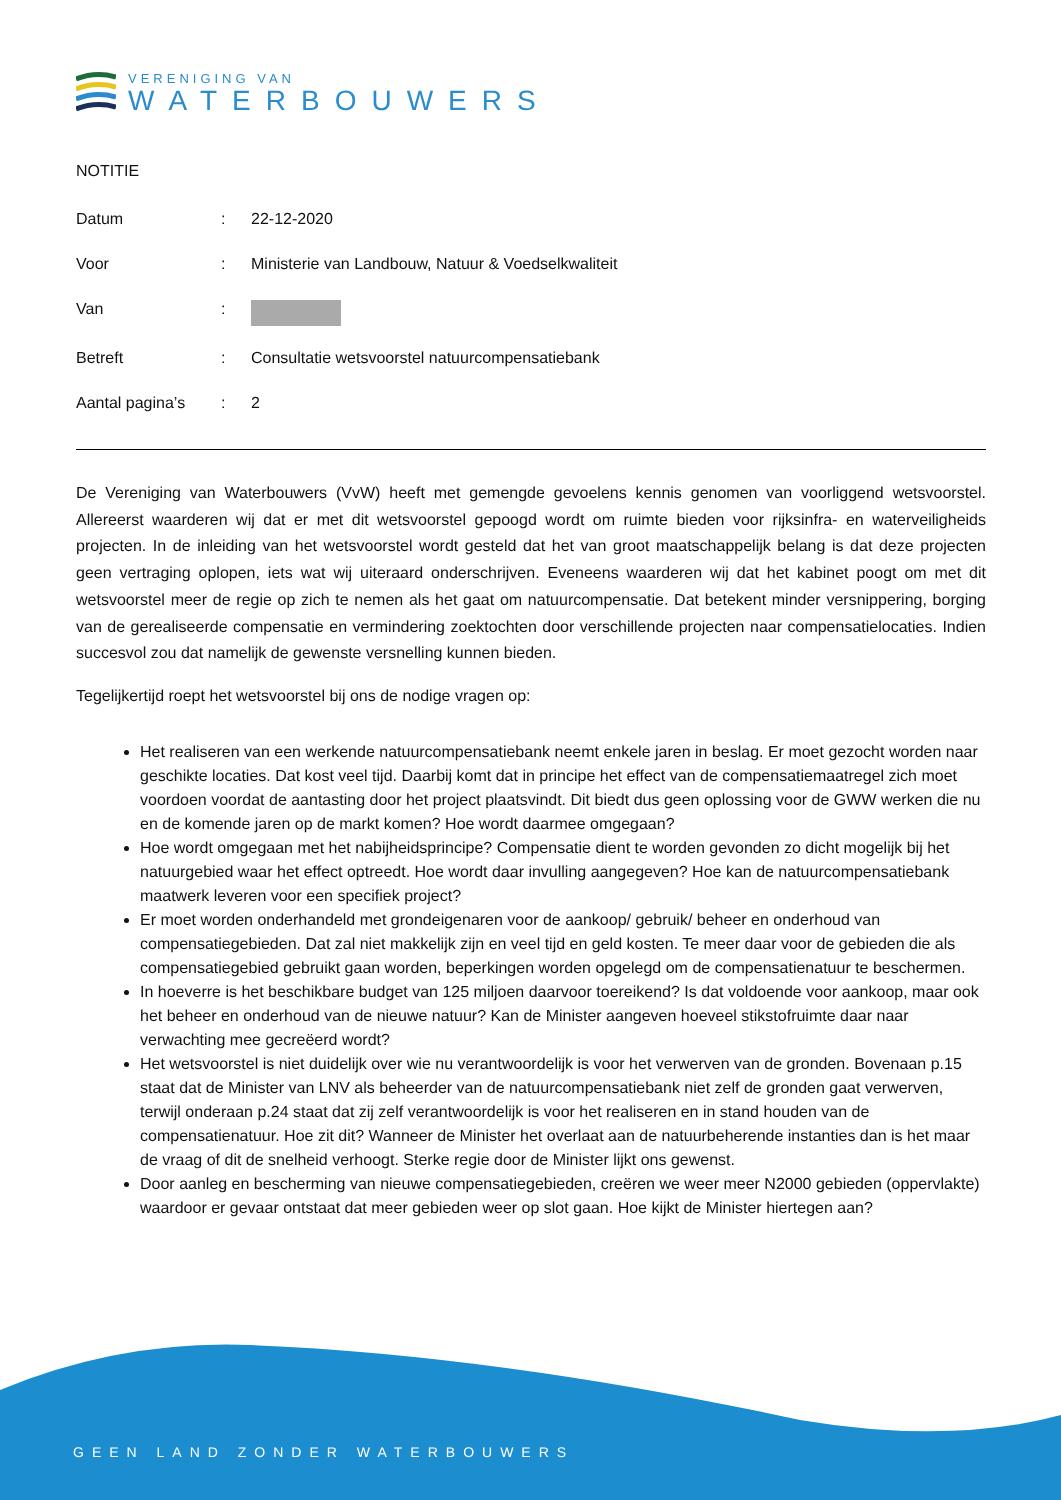VERENIGING VAN
WATERBOUWERS
NOTITIE
| Datum | : | 22-12-2020 |
| Voor | : | Ministerie van Landbouw, Natuur & Voedselkwaliteit |
| Van | : | |
| Betreft | : | Consultatie wetsvoorstel natuurcompensatiebank |
| Aantal pagina’s | : | 2 |
De Vereniging van Waterbouwers (VvW) heeft met gemengde gevoelens kennis genomen van voorliggend wetsvoorstel. Allereerst waarderen wij dat er met dit wetsvoorstel gepoogd wordt om ruimte bieden voor rijksinfra- en waterveiligheids projecten. In de inleiding van het wetsvoorstel wordt gesteld dat het van groot maatschappelijk belang is dat deze projecten geen vertraging oplopen, iets wat wij uiteraard onderschrijven. Eveneens waarderen wij dat het kabinet poogt om met dit wetsvoorstel meer de regie op zich te nemen als het gaat om natuurcompensatie. Dat betekent minder versnippering, borging van de gerealiseerde compensatie en vermindering zoektochten door verschillende projecten naar compensatielocaties. Indien succesvol zou dat namelijk de gewenste versnelling kunnen bieden.
Tegelijkertijd roept het wetsvoorstel bij ons de nodige vragen op:
Het realiseren van een werkende natuurcompensatiebank neemt enkele jaren in beslag. Er moet gezocht worden naar geschikte locaties. Dat kost veel tijd. Daarbij komt dat in principe het effect van de compensatiemaatregel zich moet voordoen voordat de aantasting door het project plaatsvindt. Dit biedt dus geen oplossing voor de GWW werken die nu en de komende jaren op de markt komen? Hoe wordt daarmee omgegaan?
Hoe wordt omgegaan met het nabijheidsprincipe? Compensatie dient te worden gevonden zo dicht mogelijk bij het natuurgebied waar het effect optreedt. Hoe wordt daar invulling aangegeven? Hoe kan de natuurcompensatiebank maatwerk leveren voor een specifiek project?
Er moet worden onderhandeld met grondeigenaren voor de aankoop/ gebruik/ beheer en onderhoud van compensatiegebieden. Dat zal niet makkelijk zijn en veel tijd en geld kosten. Te meer daar voor de gebieden die als compensatiegebied gebruikt gaan worden, beperkingen worden opgelegd om de compensatienatuur te beschermen.
In hoeverre is het beschikbare budget van 125 miljoen daarvoor toereikend? Is dat voldoende voor aankoop, maar ook het beheer en onderhoud van de nieuwe natuur? Kan de Minister aangeven hoeveel stikstofruimte daar naar verwachting mee gecreëerd wordt?
Het wetsvoorstel is niet duidelijk over wie nu verantwoordelijk is voor het verwerven van de gronden. Bovenaan p.15 staat dat de Minister van LNV als beheerder van de natuurcompensatiebank niet zelf de gronden gaat verwerven, terwijl onderaan p.24 staat dat zij zelf verantwoordelijk is voor het realiseren en in stand houden van de compensatienatuur. Hoe zit dit? Wanneer de Minister het overlaat aan de natuurbeherende instanties dan is het maar de vraag of dit de snelheid verhoogt. Sterke regie door de Minister lijkt ons gewenst.
Door aanleg en bescherming van nieuwe compensatiegebieden, creëren we weer meer N2000 gebieden (oppervlakte) waardoor er gevaar ontstaat dat meer gebieden weer op slot gaan. Hoe kijkt de Minister hiertegen aan?
GEEN LAND ZONDER WATERBOUWERS